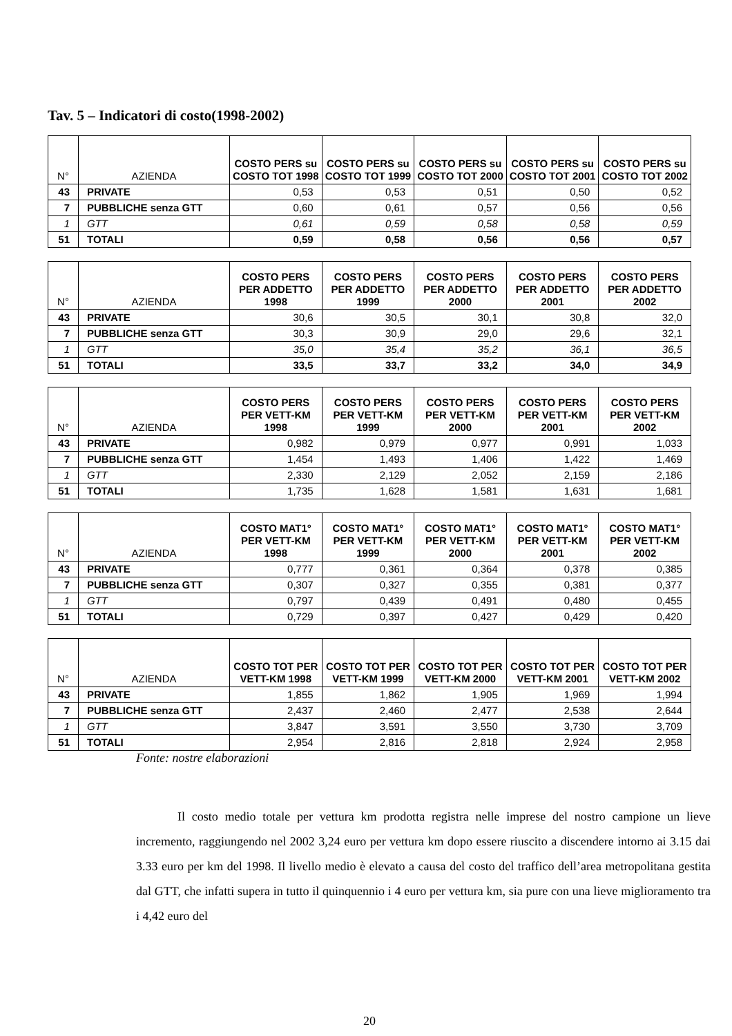Tav. 5 – Indicatori di costo(1998-2002)
| N° | AZIENDA | COSTO PERS su COSTO TOT 1998 | COSTO PERS su COSTO TOT 1999 | COSTO PERS su COSTO TOT 2000 | COSTO PERS su COSTO TOT 2001 | COSTO PERS su COSTO TOT 2002 |
| --- | --- | --- | --- | --- | --- | --- |
| 43 | PRIVATE | 0,53 | 0,53 | 0,51 | 0,50 | 0,52 |
| 7 | PUBBLICHE senza GTT | 0,60 | 0,61 | 0,57 | 0,56 | 0,56 |
| 1 | GTT | 0,61 | 0,59 | 0,58 | 0,58 | 0,59 |
| 51 | TOTALI | 0,59 | 0,58 | 0,56 | 0,56 | 0,57 |
| N° | AZIENDA | COSTO PERS PER ADDETTO 1998 | COSTO PERS PER ADDETTO 1999 | COSTO PERS PER ADDETTO 2000 | COSTO PERS PER ADDETTO 2001 | COSTO PERS PER ADDETTO 2002 |
| --- | --- | --- | --- | --- | --- | --- |
| 43 | PRIVATE | 30,6 | 30,5 | 30,1 | 30,8 | 32,0 |
| 7 | PUBBLICHE senza GTT | 30,3 | 30,9 | 29,0 | 29,6 | 32,1 |
| 1 | GTT | 35,0 | 35,4 | 35,2 | 36,1 | 36,5 |
| 51 | TOTALI | 33,5 | 33,7 | 33,2 | 34,0 | 34,9 |
| N° | AZIENDA | COSTO PERS PER VETT-KM 1998 | COSTO PERS PER VETT-KM 1999 | COSTO PERS PER VETT-KM 2000 | COSTO PERS PER VETT-KM 2001 | COSTO PERS PER VETT-KM 2002 |
| --- | --- | --- | --- | --- | --- | --- |
| 43 | PRIVATE | 0,982 | 0,979 | 0,977 | 0,991 | 1,033 |
| 7 | PUBBLICHE senza GTT | 1,454 | 1,493 | 1,406 | 1,422 | 1,469 |
| 1 | GTT | 2,330 | 2,129 | 2,052 | 2,159 | 2,186 |
| 51 | TOTALI | 1,735 | 1,628 | 1,581 | 1,631 | 1,681 |
| N° | AZIENDA | COSTO MAT1° PER VETT-KM 1998 | COSTO MAT1° PER VETT-KM 1999 | COSTO MAT1° PER VETT-KM 2000 | COSTO MAT1° PER VETT-KM 2001 | COSTO MAT1° PER VETT-KM 2002 |
| --- | --- | --- | --- | --- | --- | --- |
| 43 | PRIVATE | 0,777 | 0,361 | 0,364 | 0,378 | 0,385 |
| 7 | PUBBLICHE senza GTT | 0,307 | 0,327 | 0,355 | 0,381 | 0,377 |
| 1 | GTT | 0,797 | 0,439 | 0,491 | 0,480 | 0,455 |
| 51 | TOTALI | 0,729 | 0,397 | 0,427 | 0,429 | 0,420 |
| N° | AZIENDA | COSTO TOT PER VETT-KM 1998 | COSTO TOT PER VETT-KM 1999 | COSTO TOT PER VETT-KM 2000 | COSTO TOT PER VETT-KM 2001 | COSTO TOT PER VETT-KM 2002 |
| --- | --- | --- | --- | --- | --- | --- |
| 43 | PRIVATE | 1,855 | 1,862 | 1,905 | 1,969 | 1,994 |
| 7 | PUBBLICHE senza GTT | 2,437 | 2,460 | 2,477 | 2,538 | 2,644 |
| 1 | GTT | 3,847 | 3,591 | 3,550 | 3,730 | 3,709 |
| 51 | TOTALI | 2,954 | 2,816 | 2,818 | 2,924 | 2,958 |
Fonte: nostre elaborazioni
Il costo medio totale per vettura km prodotta registra nelle imprese del nostro campione un lieve incremento, raggiungendo nel 2002 3,24 euro per vettura km dopo essere riuscito a discendere intorno ai 3.15 dai 3.33 euro per km del 1998. Il livello medio è elevato a causa del costo del traffico dell’area metropolitana gestita dal GTT, che infatti supera in tutto il quinquennio i 4 euro per vettura km, sia pure con una lieve miglioramento tra i 4,42 euro del
20